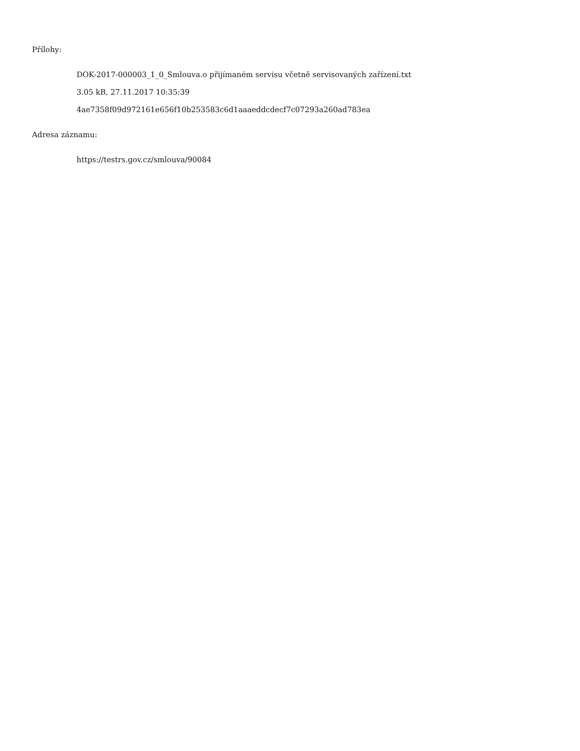Přílohy:
DOK-2017-000003_1_0_Smlouva.o přijímaném servisu včetně servisovaných zařízení.txt
3.05 kB, 27.11.2017 10:35:39
4ae7358f09d972161e656f10b253583c6d1aaaeddcdecf7c07293a260ad783ea
Adresa záznamu:
https://testrs.gov.cz/smlouva/90084